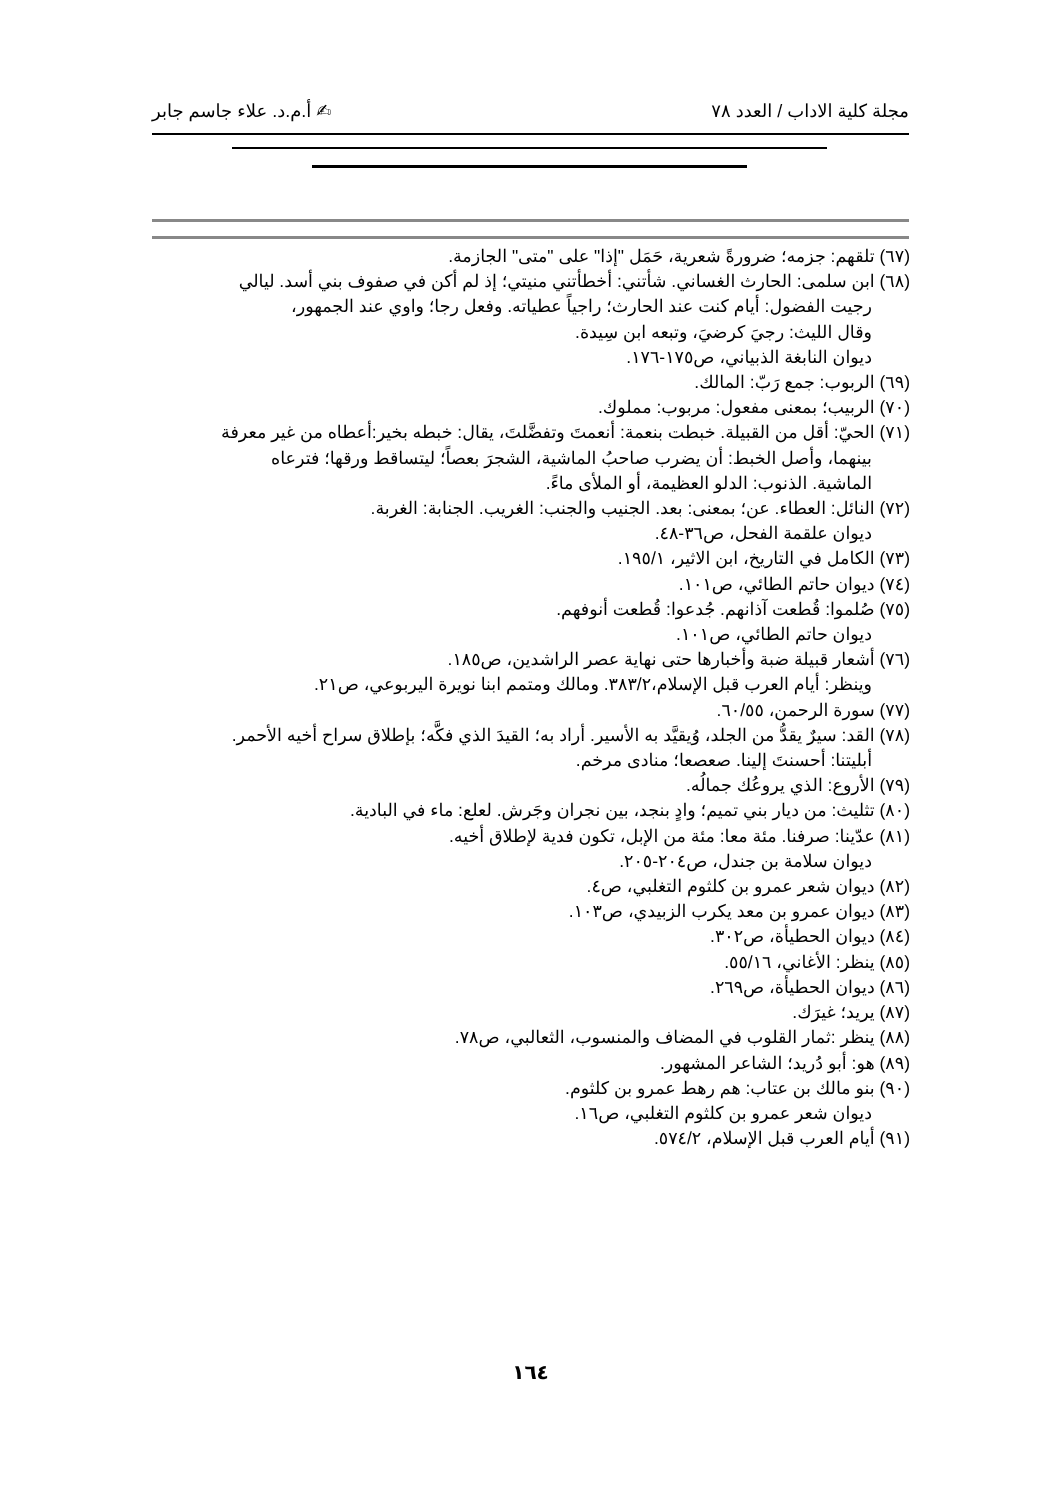مجلة كلية الاداب / العدد ٧٨ ✍ أ.م.د. علاء جاسم جابر
(٦٧) تلقهم: جزمه؛ ضرورةً شعرية، حَمَل "إذا" على "متى" الجازمة.
(٦٨) ابن سلمى: الحارث الغساني. شأتني: أخطأتني منيتي؛ إذ لم أكن في صفوف بني أسد. ليالي
رجيت الفضول: أيام كنت عند الحارث؛ راجياً عطياته. وفعل رجا؛ واوي عند الجمهور،
وقال الليث: رجيَ كرضيَ، وتبعه ابن سِيدة.
ديوان النابغة الذبياني، ص١٧٥-١٧٦.
(٦٩) الربوب: جمع رَبّ: المالك.
(٧٠) الربيب؛ بمعنى مفعول: مربوب: مملوك.
(٧١) الحيّ: أقل من القبيلة. خبطت بنعمة: أنعمتَ وتفضَّلتَ، يقال: خبطه بخير:أعطاه من غير معرفة
بينهما، وأصل الخبط: أن يضرب صاحبُ الماشية، الشجرَ بعصاً؛ ليتساقط ورقها؛ فترعاه
الماشية. الذنوب: الدلو العظيمة، أو الملأى ماءً.
(٧٢) النائل: العطاء. عن؛ بمعنى: بعد. الجنيب والجنب: الغريب. الجنابة: الغربة.
ديوان علقمة الفحل، ص٣٦-٤٨.
(٧٣) الكامل في التاريخ، ابن الاثير، ١٩٥/١.
(٧٤) ديوان حاتم الطائي، ص١٠١.
(٧٥) صُلموا: قُطعت آذانهم. جُدعوا: قُطعت أنوفهم.
ديوان حاتم الطائي، ص١٠١.
(٧٦) أشعار قبيلة ضبة وأخبارها حتى نهاية عصر الراشدين، ص١٨٥.
وينظر: أيام العرب قبل الإسلام،٣٨٣/٢. ومالك ومتمم ابنا نويرة اليربوعي، ص٢١.
(٧٧) سورة الرحمن، ٦٠/٥٥.
(٧٨) القد: سيرٌ يقدُّ من الجلد، وُيقيَّد به الأسير. أراد به؛ القيدَ الذي فكَّه؛ بإطلاق سراح أخيه الأحمر.
أبليتنا: أحسنتَ إلينا. صعصعا؛ منادى مرخم.
(٧٩) الأروع: الذي يروعُك جمالُه.
(٨٠) تثليث: من ديار بني تميم؛ وادٍ بنجد، بين نجران وجَرش. لعلع: ماء في البادية.
(٨١) عدّينا: صرفنا. مئة معا: مئة من الإبل، تكون فدية لإطلاق أخيه.
ديوان سلامة بن جندل، ص٢٠٤-٢٠٥.
(٨٢) ديوان شعر عمرو بن كلثوم التغلبي، ص٤.
(٨٣) ديوان عمرو بن معد يكرب الزبيدي، ص١٠٣.
(٨٤) ديوان الحطيأة، ص٣٠٢.
(٨٥) ينظر: الأغاني، ٥٥/١٦.
(٨٦) ديوان الحطيأة، ص٢٦٩.
(٨٧) يريد؛ غيرَك.
(٨٨) ينظر :ثمار القلوب في المضاف والمنسوب، الثعالبي، ص٧٨.
(٨٩) هو: أبو دُريد؛ الشاعر المشهور.
(٩٠) بنو مالك بن عتاب: هم رهط عمرو بن كلثوم.
ديوان شعر عمرو بن كلثوم التغلبي، ص١٦.
(٩١) أيام العرب قبل الإسلام، ٥٧٤/٢.
١٦٤